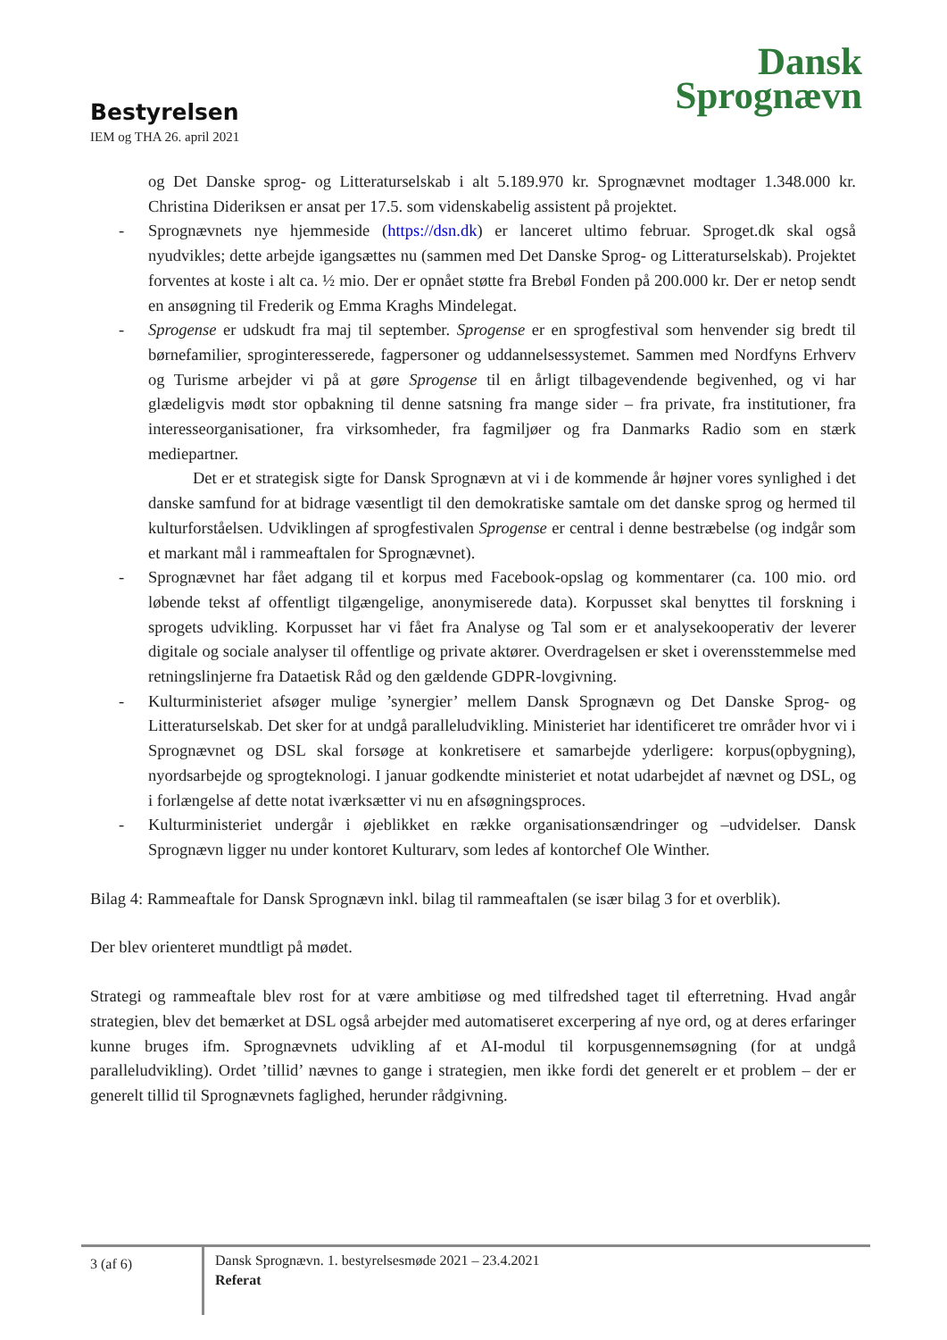Dansk
Sprognævn
Bestyrelsen
IEM og THA 26. april 2021
og Det Danske sprog- og Litteraturselskab i alt 5.189.970 kr. Sprognævnet modtager 1.348.000 kr. Christina Dideriksen er ansat per 17.5. som videnskabelig assistent på projektet.
- Sprognævnets nye hjemmeside (https://dsn.dk) er lanceret ultimo februar. Sproget.dk skal også nyudvikles; dette arbejde igangsættes nu (sammen med Det Danske Sprog- og Litteraturselskab). Projektet forventes at koste i alt ca. ½ mio. Der er opnået støtte fra Brebøl Fonden på 200.000 kr. Der er netop sendt en ansøgning til Frederik og Emma Kraghs Mindelegat.
- Sprogense er udskudt fra maj til september. Sprogense er en sprogfestival som henvender sig bredt til børnefamilier, sproginteresserede, fagpersoner og uddannelsessystemet. Sammen med Nordfyns Erhverv og Turisme arbejder vi på at gøre Sprogense til en årligt tilbagevendende begivenhed, og vi har glædeligvis mødt stor opbakning til denne satsning fra mange sider – fra private, fra institutioner, fra interesseorganisationer, fra virksomheder, fra fagmiljøer og fra Danmarks Radio som en stærk mediepartner.
Det er et strategisk sigte for Dansk Sprognævn at vi i de kommende år højner vores synlighed i det danske samfund for at bidrage væsentligt til den demokratiske samtale om det danske sprog og hermed til kulturforståelsen. Udviklingen af sprogfestivalen Sprogense er central i denne bestræbelse (og indgår som et markant mål i rammeaftalen for Sprognævnet).
- Sprognævnet har fået adgang til et korpus med Facebook-opslag og kommentarer (ca. 100 mio. ord løbende tekst af offentligt tilgængelige, anonymiserede data). Korpusset skal benyttes til forskning i sprogets udvikling. Korpusset har vi fået fra Analyse og Tal som er et analysekooperativ der leverer digitale og sociale analyser til offentlige og private aktører. Overdragelsen er sket i overensstemmelse med retningslinjerne fra Dataetisk Råd og den gældende GDPR-lovgivning.
- Kulturministeriet afsøger mulige ’synergier’ mellem Dansk Sprognævn og Det Danske Sprog- og Litteraturselskab. Det sker for at undgå paralleludvikling. Ministeriet har identificeret tre områder hvor vi i Sprognævnet og DSL skal forsøge at konkretisere et samarbejde yderligere: korpus(opbygning), nyordsarbejde og sprogteknologi. I januar godkendte ministeriet et notat udarbejdet af nævnet og DSL, og i forlængelse af dette notat iværksætter vi nu en afsøgningsproces.
- Kulturministeriet undergår i øjeblikket en række organisationsændringer og –udvidelser. Dansk Sprognævn ligger nu under kontoret Kulturarv, som ledes af kontorchef Ole Winther.
Bilag 4: Rammeaftale for Dansk Sprognævn inkl. bilag til rammeaftalen (se især bilag 3 for et overblik).
Der blev orienteret mundtligt på mødet.
Strategi og rammeaftale blev rost for at være ambitiøse og med tilfredshed taget til efterretning. Hvad angår strategien, blev det bemærket at DSL også arbejder med automatiseret excerpering af nye ord, og at deres erfaringer kunne bruges ifm. Sprognævnets udvikling af et AI-modul til korpusgennemsøgning (for at undgå paralleludvikling). Ordet ’tillid’ nævnes to gange i strategien, men ikke fordi det generelt er et problem – der er generelt tillid til Sprognævnets faglighed, herunder rådgivning.
3 (af 6)
Dansk Sprognævn. 1. bestyrelsesmøde 2021 – 23.4.2021
Referat